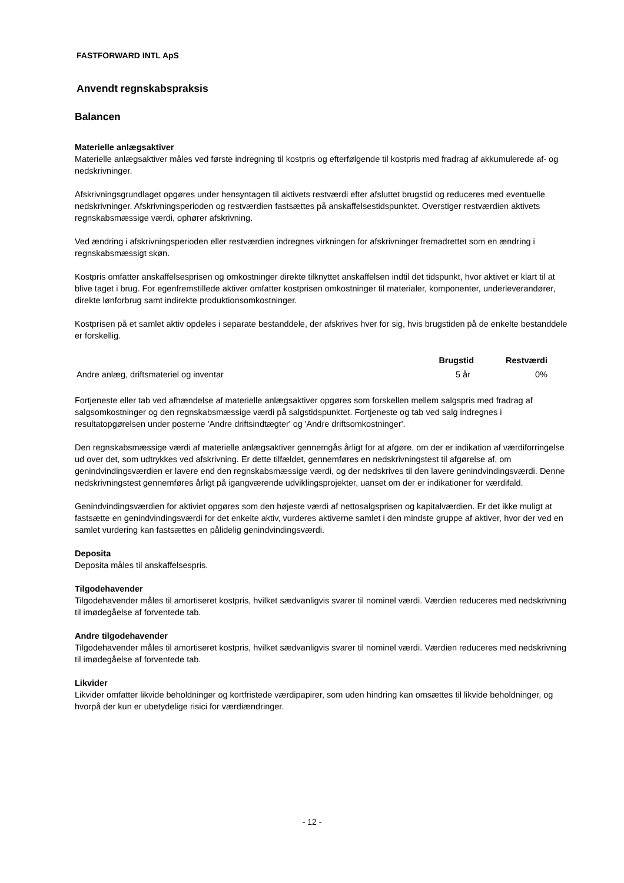FASTFORWARD INTL ApS
Anvendt regnskabspraksis
Balancen
Materielle anlægsaktiver
Materielle anlægsaktiver måles ved første indregning til kostpris og efterfølgende til kostpris med fradrag af akkumulerede af- og nedskrivninger.
Afskrivningsgrundlaget opgøres under hensyntagen til aktivets restværdi efter afsluttet brugstid og reduceres med eventuelle nedskrivninger. Afskrivningsperioden og restværdien fastsættes på anskaffelsestidspunktet. Overstiger restværdien aktivets regnskabsmæssige værdi, ophører afskrivning.
Ved ændring i afskrivningsperioden eller restværdien indregnes virkningen for afskrivninger fremadrettet som en ændring i regnskabsmæssigt skøn.
Kostpris omfatter anskaffelsesprisen og omkostninger direkte tilknyttet anskaffelsen indtil det tidspunkt, hvor aktivet er klart til at blive taget i brug. For egenfremstillede aktiver omfatter kostprisen omkostninger til materialer, komponenter, underleverandører, direkte lønforbrug samt indirekte produktionsomkostninger.
Kostprisen på et samlet aktiv opdeles i separate bestanddele, der afskrives hver for sig, hvis brugstiden på de enkelte bestanddele er forskellig.
| | Brugstid | Restværdi |
| --- | --- | --- |
| Andre anlæg, driftsmateriel og inventar | 5 år | 0% |
Fortjeneste eller tab ved afhændelse af materielle anlægsaktiver opgøres som forskellen mellem salgspris med fradrag af salgsomkostninger og den regnskabsmæssige værdi på salgstidspunktet. Fortjeneste og tab ved salg indregnes i resultatopgørelsen under posterne 'Andre driftsindtægter' og 'Andre driftsomkostninger'.
Den regnskabsmæssige værdi af materielle anlægsaktiver gennemgås årligt for at afgøre, om der er indikation af værdiforringelse ud over det, som udtrykkes ved afskrivning. Er dette tilfældet, gennemføres en nedskrivningstest til afgørelse af, om genindvindingsværdien er lavere end den regnskabsmæssige værdi, og der nedskrives til den lavere genindvindingsværdi. Denne nedskrivningstest gennemføres årligt på igangværende udviklingsprojekter, uanset om der er indikationer for værdifald.
Genindvindingsværdien for aktiviet opgøres som den højeste værdi af nettosalgsprisen og kapitalværdien. Er det ikke muligt at fastsætte en genindvindingsværdi for det enkelte aktiv, vurderes aktiverne samlet i den mindste gruppe af aktiver, hvor der ved en samlet vurdering kan fastsættes en pålidelig genindvindingsværdi.
Deposita
Deposita måles til anskaffelsespris.
Tilgodehavender
Tilgodehavender måles til amortiseret kostpris, hvilket sædvanligvis svarer til nominel værdi. Værdien reduceres med nedskrivning til imødegåelse af forventede tab.
Andre tilgodehavender
Tilgodehavender måles til amortiseret kostpris, hvilket sædvanligvis svarer til nominel værdi. Værdien reduceres med nedskrivning til imødegåelse af forventede tab.
Likvider
Likvider omfatter likvide beholdninger og kortfristede værdipapirer, som uden hindring kan omsættes til likvide beholdninger, og hvorpå der kun er ubetydelige risici for værdiændringer.
- 12 -